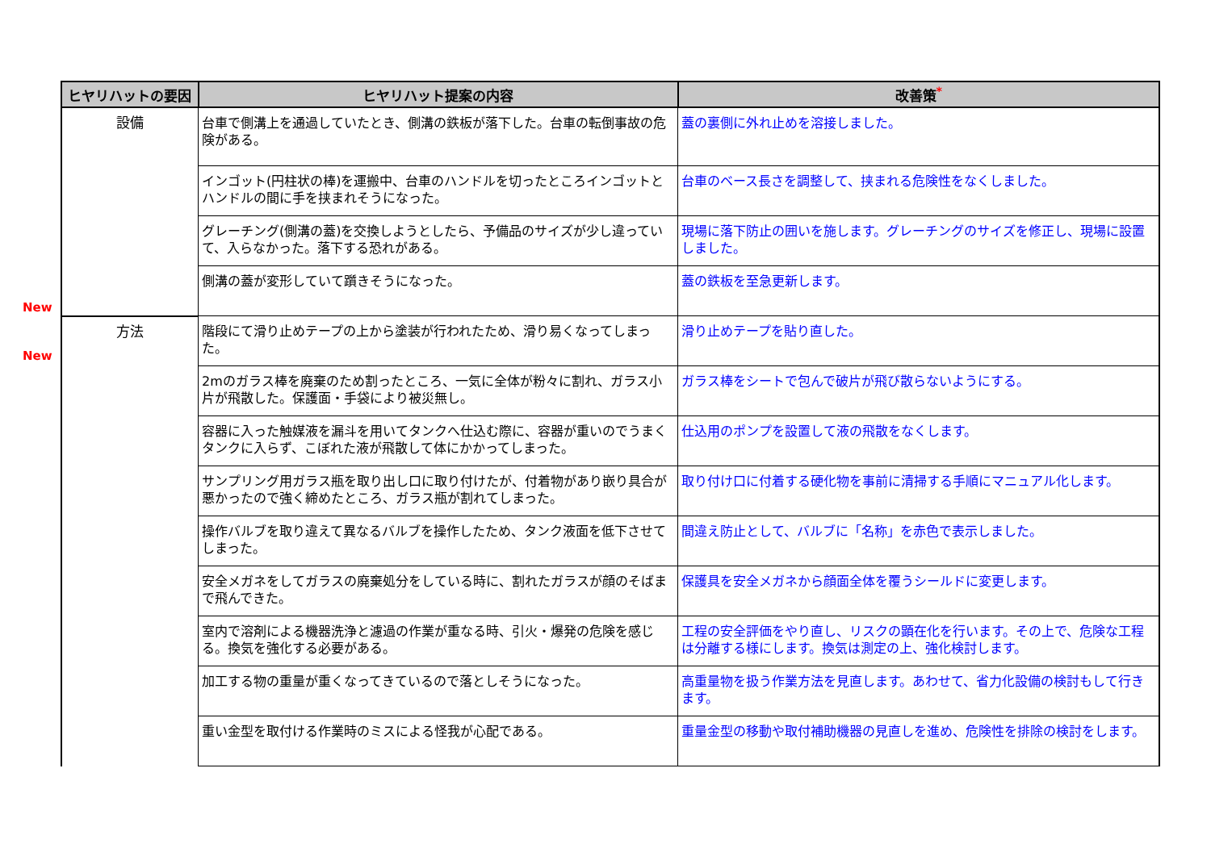New
New
| ヒヤリハットの要因 | ヒヤリハット提案の内容 | 改善策<sup>*</sup> |
| --- | --- | --- |
| 設備 | 台車で側溝上を通過していたとき、側溝の鉄板が落下した。台車の転倒事故の危険がある。 | 蓋の裏側に外れ止めを溶接しました。 |
| | インゴット(円柱状の棒)を運搬中、台車のハンドルを切ったところインゴットとハンドルの間に手を挟まれそうになった。 | 台車のベース長さを調整して、挟まれる危険性をなくしました。 |
| | グレーチング(側溝の蓋)を交換しようとしたら、予備品のサイズが少し違っていて、入らなかった。落下する恐れがある。 | 現場に落下防止の囲いを施します。グレーチングのサイズを修正し、現場に設置しました。 |
| | 側溝の蓋が変形していて躓きそうになった。 | 蓋の鉄板を至急更新します。 |
| 方法 | 階段にて滑り止めテープの上から塗装が行われたため、滑り易くなってしまった。 | 滑り止めテープを貼り直した。 |
| | 2mのガラス棒を廃棄のため割ったところ、一気に全体が粉々に割れ、ガラス小片が飛散した。保護面・手袋により被災無し。 | ガラス棒をシートで包んで破片が飛び散らないようにする。 |
| | 容器に入った触媒液を漏斗を用いてタンクへ仕込む際に、容器が重いのでうまくタンクに入らず、こぼれた液が飛散して体にかかってしまった。 | 仕込用のポンプを設置して液の飛散をなくします。 |
| | サンプリング用ガラス瓶を取り出し口に取り付けたが、付着物があり嵌り具合が悪かったので強く締めたところ、ガラス瓶が割れてしまった。 | 取り付け口に付着する硬化物を事前に清掃する手順にマニュアル化します。 |
| | 操作バルブを取り違えて異なるバルブを操作したため、タンク液面を低下させてしまった。 | 間違え防止として、バルブに「名称」を赤色で表示しました。 |
| | 安全メガネをしてガラスの廃棄処分をしている時に、割れたガラスが顔のそばまで飛んできた。 | 保護具を安全メガネから顔面全体を覆うシールドに変更します。 |
| | 室内で溶剤による機器洗浄と濾過の作業が重なる時、引火・爆発の危険を感じる。換気を強化する必要がある。 | 工程の安全評価をやり直し、リスクの顕在化を行います。その上で、危険な工程は分離する様にします。換気は測定の上、強化検討します。 |
| | 加工する物の重量が重くなってきているので落としそうになった。 | 高重量物を扱う作業方法を見直します。あわせて、省力化設備の検討もして行きます。 |
| | 重い金型を取付ける作業時のミスによる怪我が心配である。 | 重量金型の移動や取付補助機器の見直しを進め、危険性を排除の検討をします。 |